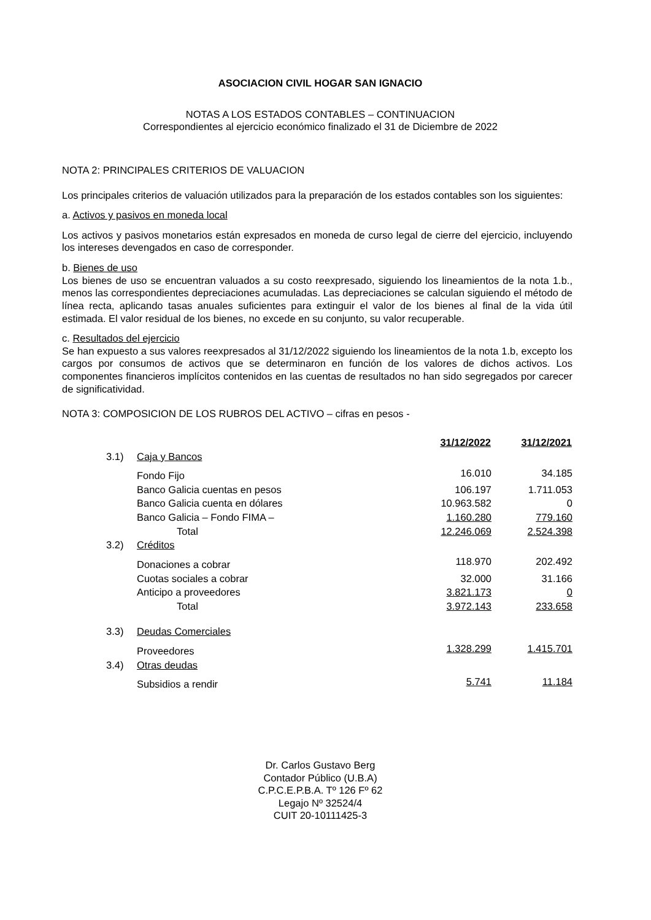ASOCIACION CIVIL HOGAR SAN IGNACIO
NOTAS A LOS ESTADOS CONTABLES – CONTINUACION
Correspondientes al ejercicio económico finalizado el 31 de Diciembre de 2022
NOTA 2: PRINCIPALES CRITERIOS DE VALUACION
Los principales criterios de valuación utilizados para la preparación de los estados contables son los siguientes:
a. Activos y pasivos en moneda local
Los activos y pasivos monetarios están expresados en moneda de curso legal de cierre del ejercicio, incluyendo los intereses devengados en caso de corresponder.
b. Bienes de uso
Los bienes de uso se encuentran valuados a su costo reexpresado, siguiendo los lineamientos de la nota 1.b., menos las correspondientes depreciaciones acumuladas. Las depreciaciones se calculan siguiendo el método de línea recta, aplicando tasas anuales suficientes para extinguir el valor de los bienes al final de la vida útil estimada. El valor residual de los bienes, no excede en su conjunto, su valor recuperable.
c. Resultados del ejercicio
Se han expuesto a sus valores reexpresados al 31/12/2022 siguiendo los lineamientos de la nota 1.b, excepto los cargos por consumos de activos que se determinaron en función de los valores de dichos activos. Los componentes financieros implícitos contenidos en las cuentas de resultados no han sido segregados por carecer de significatividad.
NOTA 3: COMPOSICION DE LOS RUBROS DEL ACTIVO – cifras en pesos -
| | | 31/12/2022 | 31/12/2021 |
| --- | --- | --- | --- |
| 3.1) | Caja y Bancos | | |
| | Fondo Fijo | 16.010 | 34.185 |
| | Banco Galicia cuentas en pesos | 106.197 | 1.711.053 |
| | Banco Galicia cuenta en dólares | 10.963.582 | 0 |
| | Banco Galicia – Fondo FIMA – | 1.160.280 | 779.160 |
| | Total | 12.246.069 | 2.524.398 |
| 3.2) | Créditos | | |
| | Donaciones a cobrar | 118.970 | 202.492 |
| | Cuotas sociales a cobrar | 32.000 | 31.166 |
| | Anticipo a proveedores | 3.821.173 | 0 |
| | Total | 3.972.143 | 233.658 |
| 3.3) | Deudas Comerciales | | |
| | Proveedores | 1.328.299 | 1.415.701 |
| 3.4) | Otras deudas | | |
| | Subsidios a rendir | 5.741 | 11.184 |
Dr. Carlos Gustavo Berg
Contador Público (U.B.A)
C.P.C.E.P.B.A. Tº 126 Fº 62
Legajo Nº 32524/4
CUIT 20-10111425-3